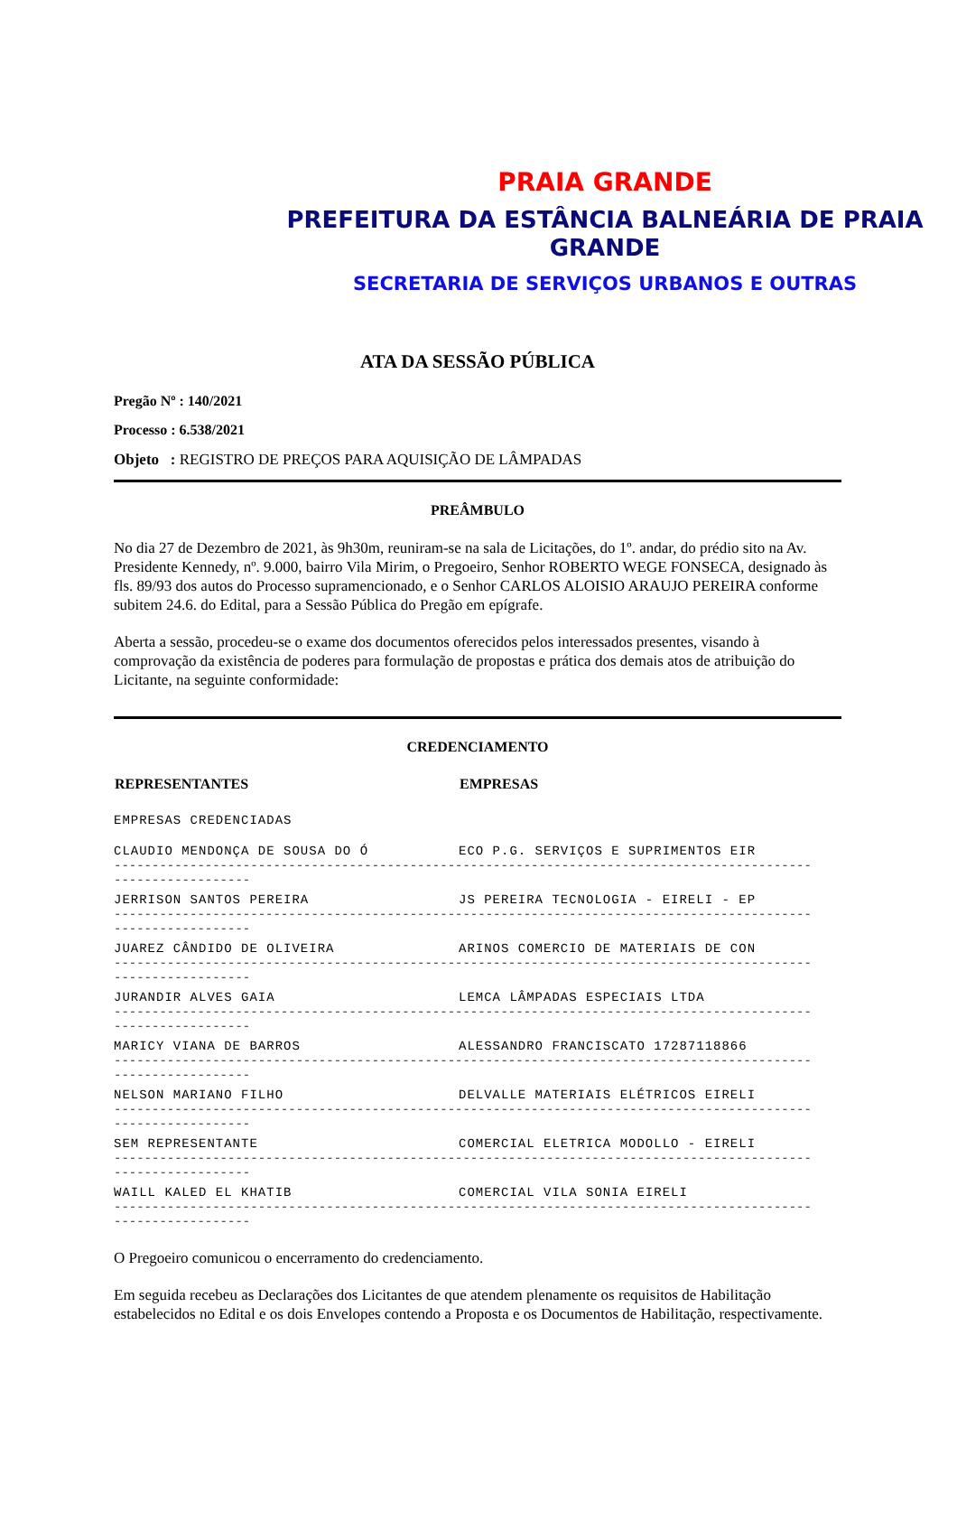PRAIA GRANDE
PREFEITURA DA ESTÂNCIA BALNEÁRIA DE PRAIA GRANDE
SECRETARIA DE SERVIÇOS URBANOS E OUTRAS
ATA DA SESSÃO PÚBLICA
Pregão Nº : 140/2021
Processo : 6.538/2021
Objeto : REGISTRO DE PREÇOS PARA AQUISIÇÃO DE LÂMPADAS
PREÂMBULO
No dia 27 de Dezembro de 2021, às 9h30m, reuniram-se na sala de Licitações, do 1º. andar, do prédio sito na Av. Presidente Kennedy, nº. 9.000, bairro Vila Mirim, o Pregoeiro, Senhor ROBERTO WEGE FONSECA, designado às fls. 89/93 dos autos do Processo supramencionado, e o Senhor CARLOS ALOISIO ARAUJO PEREIRA conforme subitem 24.6. do Edital, para a Sessão Pública do Pregão em epígrafe.
Aberta a sessão, procedeu-se o exame dos documentos oferecidos pelos interessados presentes, visando à comprovação da existência de poderes para formulação de propostas e prática dos demais atos de atribuição do Licitante, na seguinte conformidade:
CREDENCIAMENTO
| REPRESENTANTES | EMPRESAS |
| --- | --- |
| EMPRESAS CREDENCIADAS | |
| CLAUDIO MENDONÇA DE SOUSA DO Ó | ECO P.G. SERVIÇOS E SUPRIMENTOS EIR |
| -------------------------------------------------------------------------------------------------------------- | |
| JERRISON SANTOS PEREIRA | JS PEREIRA TECNOLOGIA - EIRELI - EP |
| -------------------------------------------------------------------------------------------------------------- | |
| JUAREZ CÂNDIDO DE OLIVEIRA | ARINOS COMERCIO DE MATERIAIS DE CON |
| -------------------------------------------------------------------------------------------------------------- | |
| JURANDIR ALVES GAIA | LEMCA LÂMPADAS ESPECIAIS LTDA |
| -------------------------------------------------------------------------------------------------------------- | |
| MARICY VIANA DE BARROS | ALESSANDRO FRANCISCATO 17287118866 |
| -------------------------------------------------------------------------------------------------------------- | |
| NELSON MARIANO FILHO | DELVALLE MATERIAIS ELÉTRICOS EIRELI |
| -------------------------------------------------------------------------------------------------------------- | |
| SEM REPRESENTANTE | COMERCIAL ELETRICA MODOLLO - EIRELI |
| -------------------------------------------------------------------------------------------------------------- | |
| WAILL KALED EL KHATIB | COMERCIAL VILA SONIA EIRELI |
| -------------------------------------------------------------------------------------------------------------- | |
O Pregoeiro comunicou o encerramento do credenciamento.
Em seguida recebeu as Declarações dos Licitantes de que atendem plenamente os requisitos de Habilitação estabelecidos no Edital e os dois Envelopes contendo a Proposta e os Documentos de Habilitação, respectivamente.